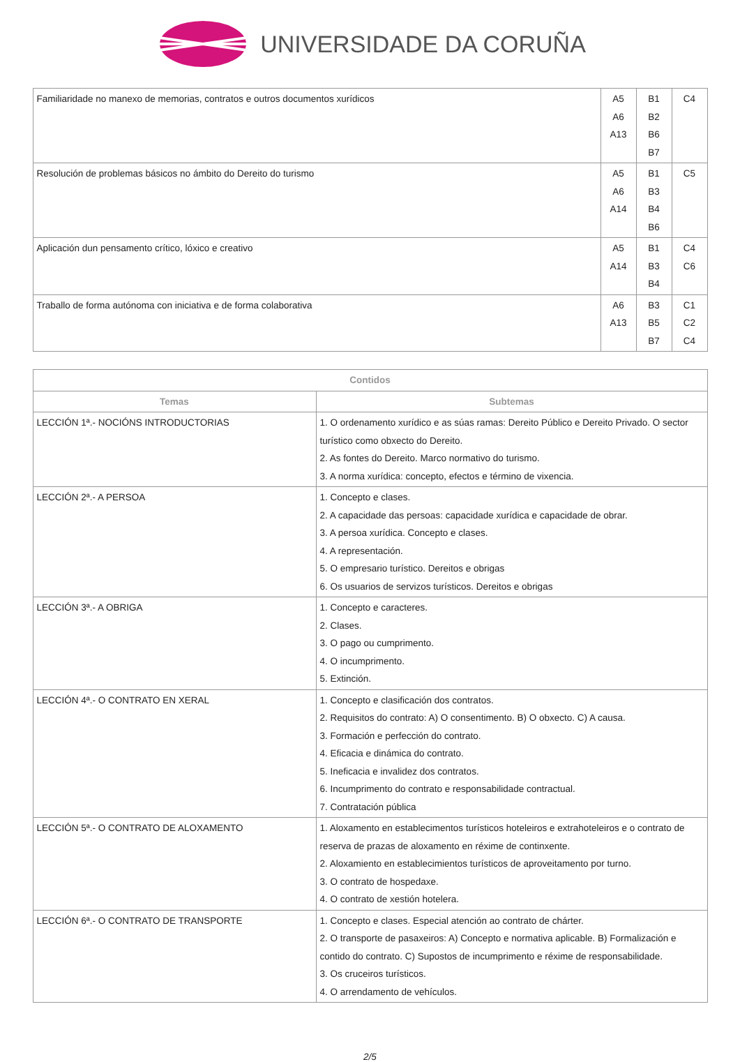UNIVERSIDADE DA CORUÑA
| Familiaridade no manexo de memorias, contratos e outros documentos xurídicos | A5 A6 A13 | B1 B2 B6 B7 | C4 |
| Resolución de problemas básicos no ámbito do Dereito do turismo | A5 A6 A14 | B1 B3 B4 B6 | C5 |
| Aplicación dun pensamento crítico, lóxico e creativo | A5 A14 | B1 B3 B4 | C4 C6 |
| Traballo de forma autónoma con iniciativa e de forma colaborativa | A6 A13 | B3 B5 B7 | C1 C2 C4 |
| Contidos | |
| --- | --- |
| Temas | Subtemas |
| LECCIÓN 1ª.- NOCIÓNS INTRODUCTORIAS | 1. O ordenamento xurídico e as súas ramas: Dereito Público e Dereito Privado. O sector turístico como obxecto do Dereito. 2. As fontes do Dereito. Marco normativo do turismo. 3. A norma xurídica: concepto, efectos e término de vixencia. |
| LECCIÓN 2ª.- A PERSOA | 1. Concepto e clases. 2. A capacidade das persoas: capacidade xurídica e capacidade de obrar. 3. A persoa xurídica. Concepto e clases. 4. A representación. 5. O empresario turístico. Dereitos e obrigas 6. Os usuarios de servizos turísticos. Dereitos e obrigas |
| LECCIÓN 3ª.- A OBRIGA | 1. Concepto e caracteres. 2. Clases. 3. O pago ou cumprimento. 4. O incumprimento. 5. Extinción. |
| LECCIÓN 4ª.- O CONTRATO EN XERAL | 1. Concepto e clasificación dos contratos. 2. Requisitos do contrato: A) O consentimento. B) O obxecto. C) A causa. 3. Formación e perfección do contrato. 4. Eficacia e dinámica do contrato. 5. Ineficacia e invalidez dos contratos. 6. Incumprimento do contrato e responsabilidade contractual. 7. Contratación pública |
| LECCIÓN 5ª.- O CONTRATO DE ALOXAMENTO | 1. Aloxamento en establecimentos turísticos hoteleiros e extrahoteleiros e o contrato de reserva de prazas de aloxamento en réxime de continxente. 2. Aloxamiento en establecimientos turísticos de aproveitamento por turno. 3. O contrato de hospedaxe. 4. O contrato de xestión hotelera. |
| LECCIÓN 6ª.- O CONTRATO DE TRANSPORTE | 1. Concepto e clases. Especial atención ao contrato de chárter. 2. O transporte de pasaxeiros: A) Concepto e normativa aplicable. B) Formalización e contido do contrato. C) Supostos de incumprimento e réxime de responsabilidade. 3. Os cruceiros turísticos. 4. O arrendamento de vehículos. |
2/5